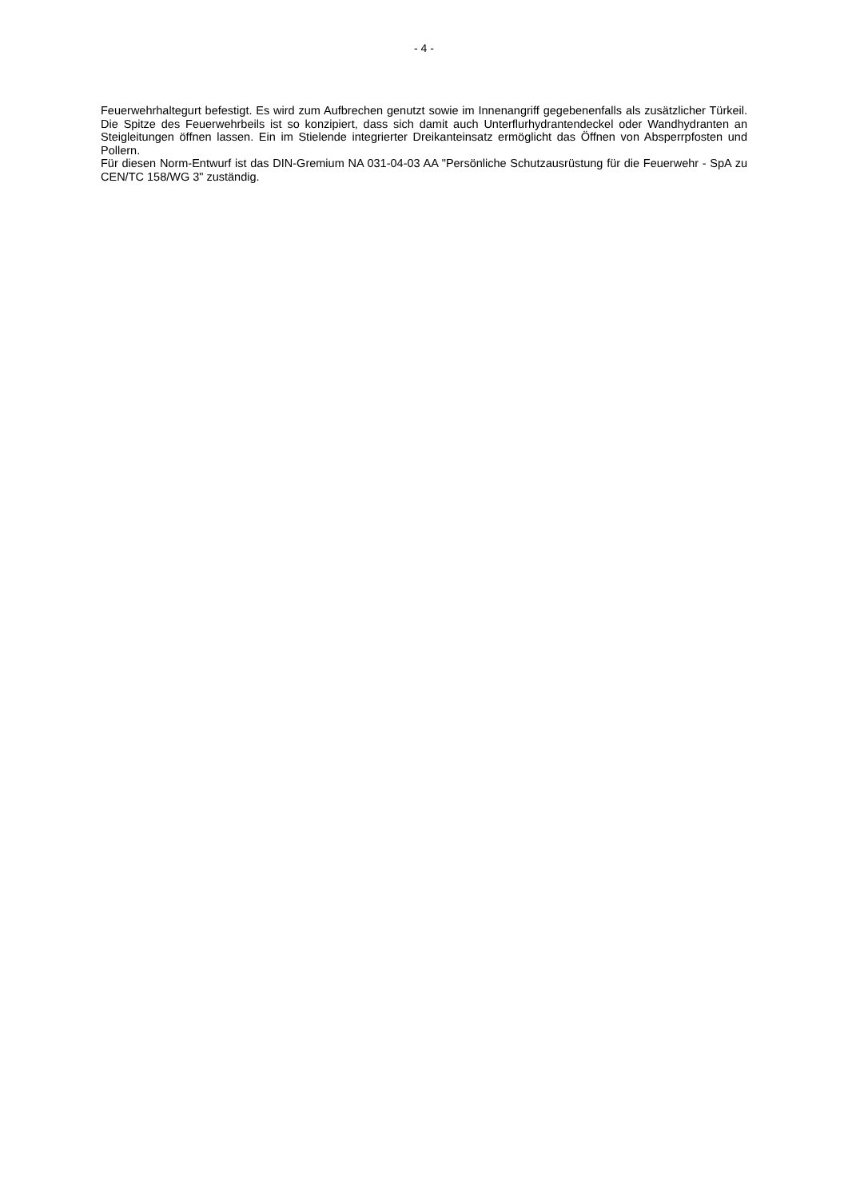- 4 -
Feuerwehrhaltegurt befestigt. Es wird zum Aufbrechen genutzt sowie im Innenangriff gegebenenfalls als zusätzlicher Türkeil. Die Spitze des Feuerwehrbeils ist so konzipiert, dass sich damit auch Unterflurhydrantendeckel oder Wandhydranten an Steigleitungen öffnen lassen. Ein im Stielende integrierter Dreikanteinsatz ermöglicht das Öffnen von Absperrpfosten und Pollern.
Für diesen Norm-Entwurf ist das DIN-Gremium NA 031-04-03 AA "Persönliche Schutzausrüstung für die Feuerwehr - SpA zu CEN/TC 158/WG 3" zuständig.